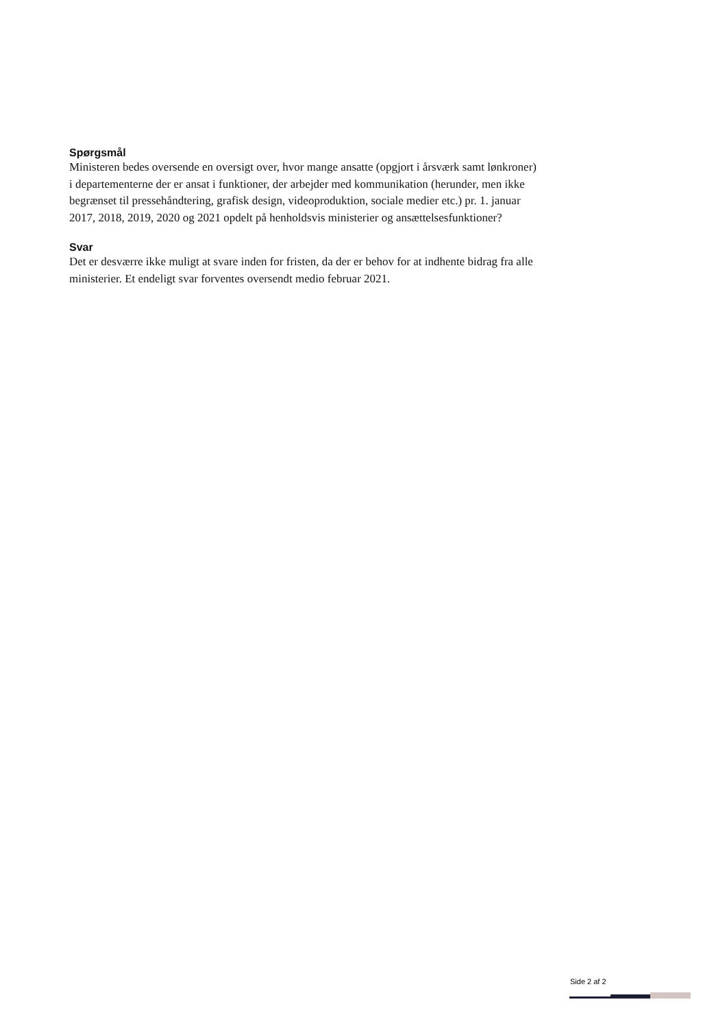Spørgsmål
Ministeren bedes oversende en oversigt over, hvor mange ansatte (opgjort i årsværk samt lønkroner) i departementerne der er ansat i funktioner, der arbejder med kommunikation (herunder, men ikke begrænset til pressehåndtering, grafisk design, videoproduktion, sociale medier etc.) pr. 1. januar 2017, 2018, 2019, 2020 og 2021 opdelt på henholdsvis ministerier og ansættelsesfunktioner?
Svar
Det er desværre ikke muligt at svare inden for fristen, da der er behov for at indhente bidrag fra alle ministerier. Et endeligt svar forventes oversendt medio februar 2021.
Side 2 af 2